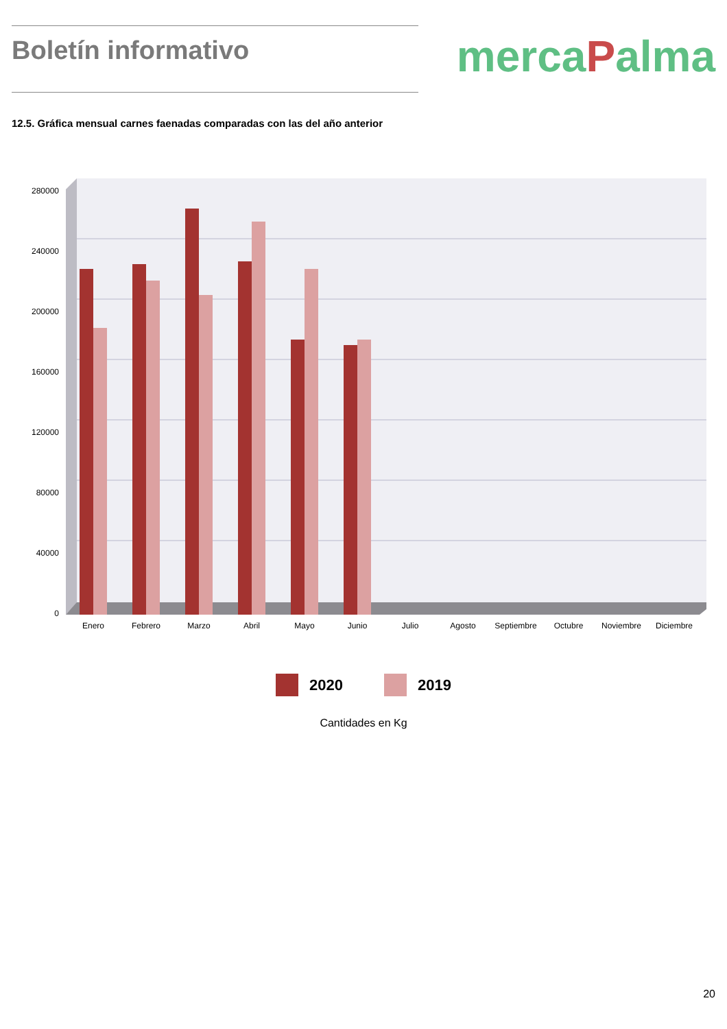Boletín informativo
mercaPalma
12.5. Gráfica mensual carnes faenadas comparadas con las del año anterior
280000
240000
200000
160000
120000
80000
40000
0
Enero
Febrero
Marzo
Abril
Mayo
Junio
Julio
Agosto
Septiembre
Octubre
Noviembre
Diciembre
2020 2019
Cantidades en Kg
20